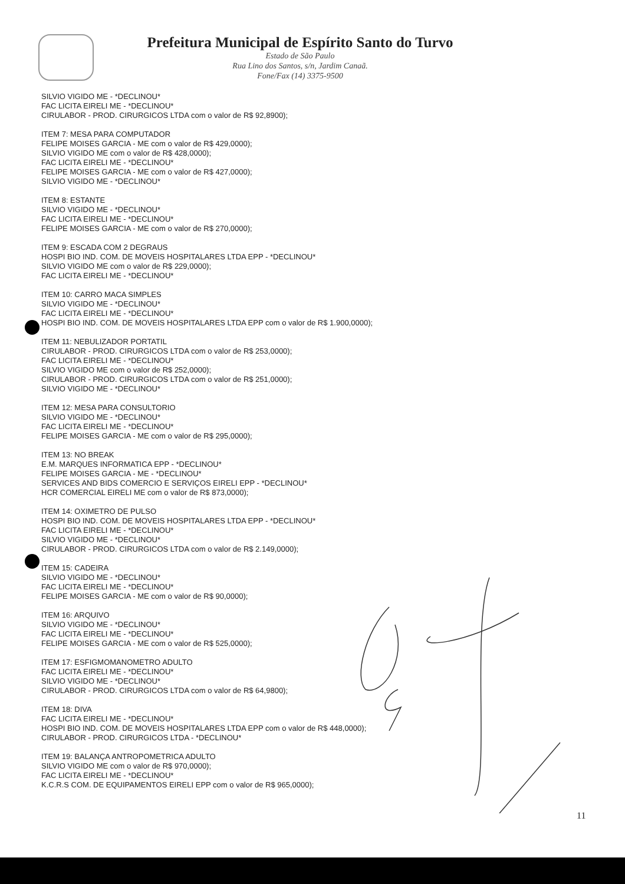Prefeitura Municipal de Espírito Santo do Turvo
Estado de São Paulo
Rua Lino dos Santos, s/n, Jardim Canaã.
Fone/Fax (14) 3375-9500
SILVIO VIGIDO ME - *DECLINOU*
FAC LICITA EIRELI ME - *DECLINOU*
CIRULABOR - PROD. CIRURGICOS LTDA com o valor de R$ 92,8900);
ITEM 7: MESA PARA COMPUTADOR
FELIPE MOISES GARCIA - ME com o valor de R$ 429,0000);
SILVIO VIGIDO ME com o valor de R$ 428,0000);
FAC LICITA EIRELI ME - *DECLINOU*
FELIPE MOISES GARCIA - ME com o valor de R$ 427,0000);
SILVIO VIGIDO ME - *DECLINOU*
ITEM 8: ESTANTE
SILVIO VIGIDO ME - *DECLINOU*
FAC LICITA EIRELI ME - *DECLINOU*
FELIPE MOISES GARCIA - ME com o valor de R$ 270,0000);
ITEM 9: ESCADA COM 2 DEGRAUS
HOSPI BIO IND. COM. DE MOVEIS HOSPITALARES LTDA EPP - *DECLINOU*
SILVIO VIGIDO ME com o valor de R$ 229,0000);
FAC LICITA EIRELI ME - *DECLINOU*
ITEM 10: CARRO MACA SIMPLES
SILVIO VIGIDO ME - *DECLINOU*
FAC LICITA EIRELI ME - *DECLINOU*
HOSPI BIO IND. COM. DE MOVEIS HOSPITALARES LTDA EPP com o valor de R$ 1.900,0000);
ITEM 11: NEBULIZADOR PORTATIL
CIRULABOR - PROD. CIRURGICOS LTDA com o valor de R$ 253,0000);
FAC LICITA EIRELI ME - *DECLINOU*
SILVIO VIGIDO ME com o valor de R$ 252,0000);
CIRULABOR - PROD. CIRURGICOS LTDA com o valor de R$ 251,0000);
SILVIO VIGIDO ME - *DECLINOU*
ITEM 12: MESA PARA CONSULTORIO
SILVIO VIGIDO ME - *DECLINOU*
FAC LICITA EIRELI ME - *DECLINOU*
FELIPE MOISES GARCIA - ME com o valor de R$ 295,0000);
ITEM 13: NO BREAK
E.M. MARQUES INFORMATICA EPP - *DECLINOU*
FELIPE MOISES GARCIA - ME - *DECLINOU*
SERVICES AND BIDS COMERCIO E SERVIÇOS EIRELI EPP - *DECLINOU*
HCR COMERCIAL EIRELI ME com o valor de R$ 873,0000);
ITEM 14: OXIMETRO DE PULSO
HOSPI BIO IND. COM. DE MOVEIS HOSPITALARES LTDA EPP - *DECLINOU*
FAC LICITA EIRELI ME - *DECLINOU*
SILVIO VIGIDO ME - *DECLINOU*
CIRULABOR - PROD. CIRURGICOS LTDA com o valor de R$ 2.149,0000);
ITEM 15: CADEIRA
SILVIO VIGIDO ME - *DECLINOU*
FAC LICITA EIRELI ME - *DECLINOU*
FELIPE MOISES GARCIA - ME com o valor de R$ 90,0000);
ITEM 16: ARQUIVO
SILVIO VIGIDO ME - *DECLINOU*
FAC LICITA EIRELI ME - *DECLINOU*
FELIPE MOISES GARCIA - ME com o valor de R$ 525,0000);
ITEM 17: ESFIGMOMANOMETRO ADULTO
FAC LICITA EIRELI ME - *DECLINOU*
SILVIO VIGIDO ME - *DECLINOU*
CIRULABOR - PROD. CIRURGICOS LTDA com o valor de R$ 64,9800);
ITEM 18: DIVA
FAC LICITA EIRELI ME - *DECLINOU*
HOSPI BIO IND. COM. DE MOVEIS HOSPITALARES LTDA EPP com o valor de R$ 448,0000);
CIRULABOR - PROD. CIRURGICOS LTDA - *DECLINOU*
ITEM 19: BALANÇA ANTROPOMETRICA ADULTO
SILVIO VIGIDO ME com o valor de R$ 970,0000);
FAC LICITA EIRELI ME - *DECLINOU*
K.C.R.S COM. DE EQUIPAMENTOS EIRELI EPP com o valor de R$ 965,0000);
11